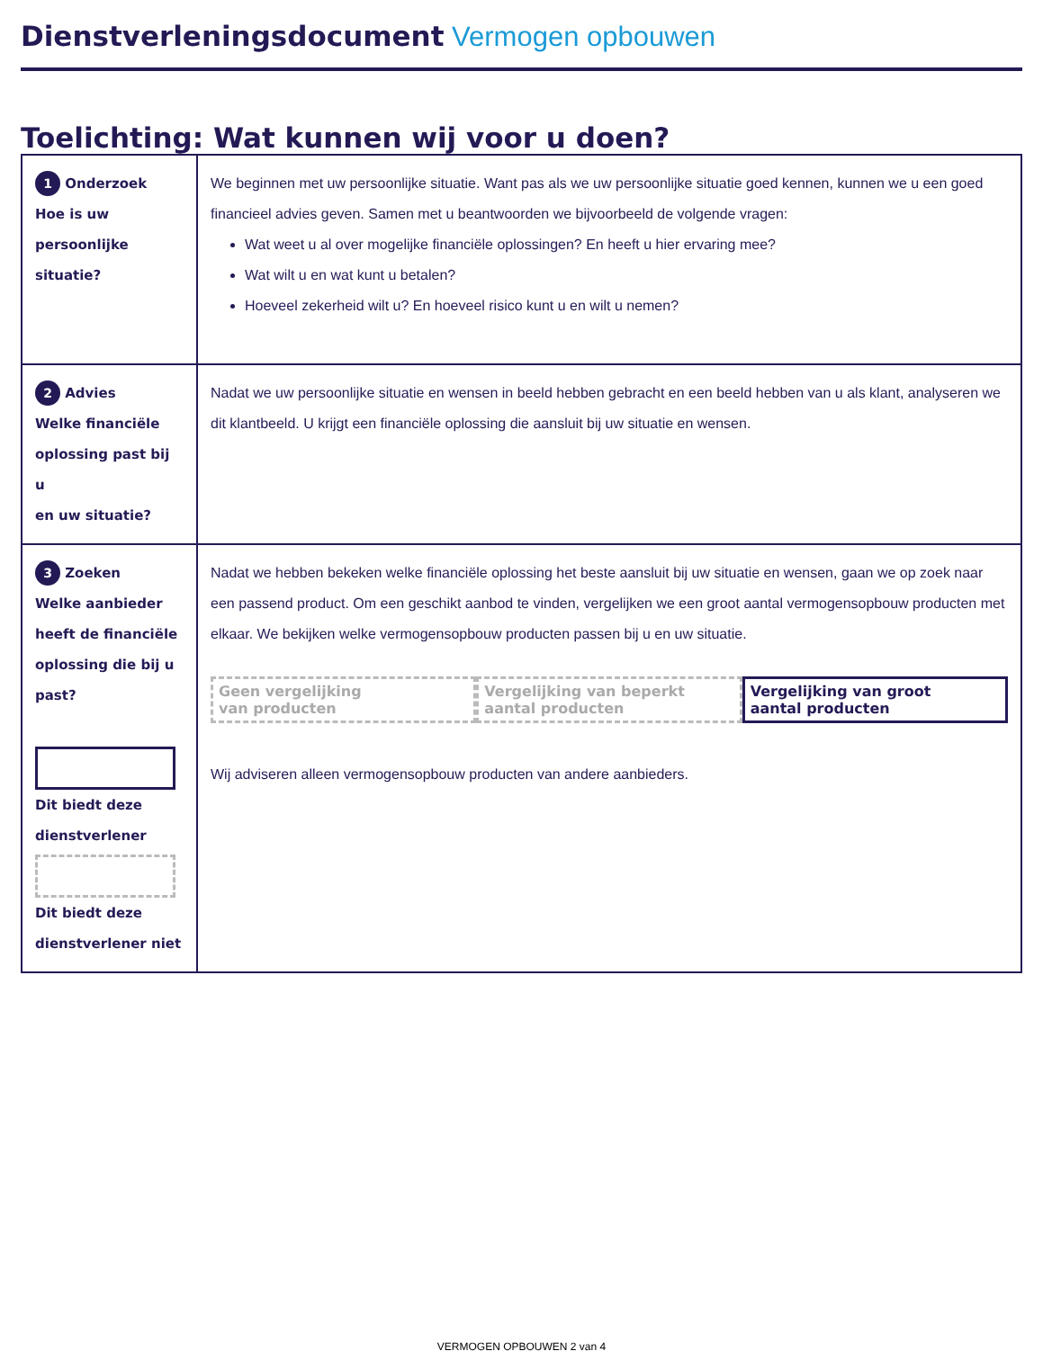Dienstverleningsdocument Vermogen opbouwen
Toelichting: Wat kunnen wij voor u doen?
| 1 Onderzoek Hoe is uw persoonlijke situatie? | We beginnen met uw persoonlijke situatie. Want pas als we uw persoonlijke situatie goed kennen, kunnen we u een goed financieel advies geven. Samen met u beantwoorden we bijvoorbeeld de volgende vragen: Wat weet u al over mogelijke financiële oplossingen? En heeft u hier ervaring mee? Wat wilt u en wat kunt u betalen? Hoeveel zekerheid wilt u? En hoeveel risico kunt u en wilt u nemen? |
| 2 Advies Welke financiële oplossing past bij u en uw situatie? | Nadat we uw persoonlijke situatie en wensen in beeld hebben gebracht en een beeld hebben van u als klant, analyseren we dit klantbeeld. U krijgt een financiële oplossing die aansluit bij uw situatie en wensen. |
| 3 Zoeken Welke aanbieder heeft de financiële oplossing die bij u past? Dit biedt deze dienstverlener Dit biedt deze dienstverlener niet | Nadat we hebben bekeken welke financiële oplossing het beste aansluit bij uw situatie en wensen, gaan we op zoek naar een passend product. Om een geschikt aanbod te vinden, vergelijken we een groot aantal vermogensopbouw producten met elkaar. We bekijken welke vermogensopbouw producten passen bij u en uw situatie. Geen vergelijking van producten Vergelijking van beperkt aantal producten Vergelijking van groot aantal producten Wij adviseren alleen vermogensopbouw producten van andere aanbieders. |
VERMOGEN OPBOUWEN 2 van 4